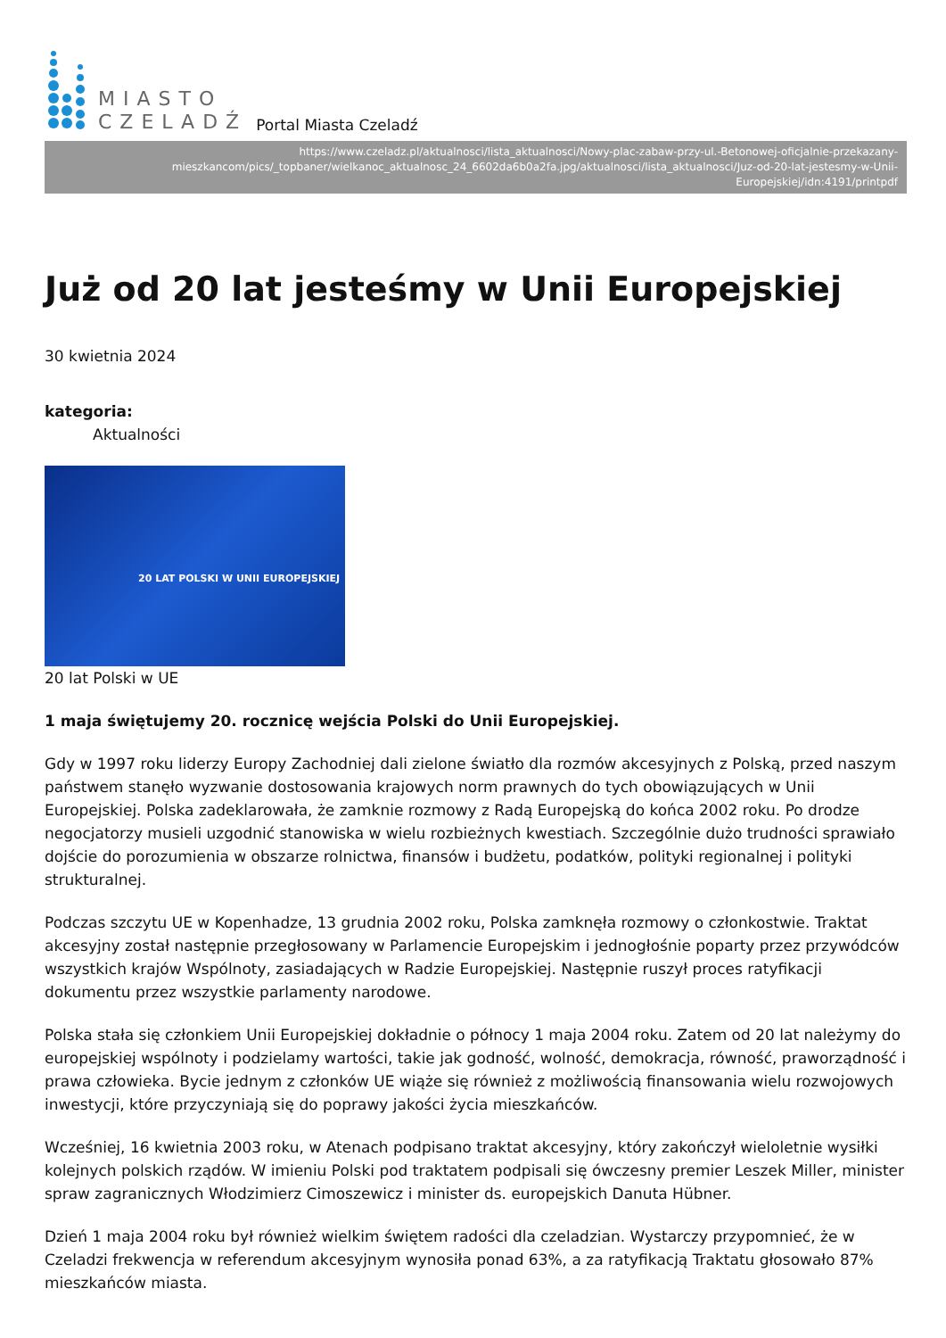MIASTO
CZELADŹ
Portal Miasta Czeladź
https://www.czeladz.pl/aktualnosci/lista_aktualnosci/Nowy-plac-zabaw-przy-ul.-Betonowej-oficjalnie-przekazany-mieszkancom/pics/_topbaner/wielkanoc_aktualnosc_24_6602da6b0a2fa.jpg/aktualnosci/lista_aktualnosci/Juz-od-20-lat-jestesmy-w-Unii-Europejskiej/idn:4191/printpdf
Już od 20 lat jesteśmy w Unii Europejskiej
30 kwietnia 2024
kategoria:
Aktualności
20 LAT POLSKI W UNII EUROPEJSKIEJ
20 lat Polski w UE
1 maja świętujemy 20. rocznicę wejścia Polski do Unii Europejskiej.
Gdy w 1997 roku liderzy Europy Zachodniej dali zielone światło dla rozmów akcesyjnych z Polską, przed naszym państwem stanęło wyzwanie dostosowania krajowych norm prawnych do tych obowiązujących w Unii Europejskiej. Polska zadeklarowała, że zamknie rozmowy z Radą Europejską do końca 2002 roku. Po drodze negocjatorzy musieli uzgodnić stanowiska w wielu rozbieżnych kwestiach. Szczególnie dużo trudności sprawiało dojście do porozumienia w obszarze rolnictwa, finansów i budżetu, podatków, polityki regionalnej i polityki strukturalnej.
Podczas szczytu UE w Kopenhadze, 13 grudnia 2002 roku, Polska zamknęła rozmowy o członkostwie. Traktat akcesyjny został następnie przegłosowany w Parlamencie Europejskim i jednogłośnie poparty przez przywódców wszystkich krajów Wspólnoty, zasiadających w Radzie Europejskiej. Następnie ruszył proces ratyfikacji dokumentu przez wszystkie parlamenty narodowe.
Polska stała się członkiem Unii Europejskiej dokładnie o północy 1 maja 2004 roku. Zatem od 20 lat należymy do europejskiej wspólnoty i podzielamy wartości, takie jak godność, wolność, demokracja, równość, praworządność i prawa człowieka. Bycie jednym z członków UE wiąże się również z możliwością finansowania wielu rozwojowych inwestycji, które przyczyniają się do poprawy jakości życia mieszkańców.
Wcześniej, 16 kwietnia 2003 roku, w Atenach podpisano traktat akcesyjny, który zakończył wieloletnie wysiłki kolejnych polskich rządów. W imieniu Polski pod traktatem podpisali się ówczesny premier Leszek Miller, minister spraw zagranicznych Włodzimierz Cimoszewicz i minister ds. europejskich Danuta Hübner.
Dzień 1 maja 2004 roku był również wielkim świętem radości dla czeladzian. Wystarczy przypomnieć, że w Czeladzi frekwencja w referendum akcesyjnym wynosiła ponad 63%, a za ratyfikacją Traktatu głosowało 87% mieszkańców miasta.